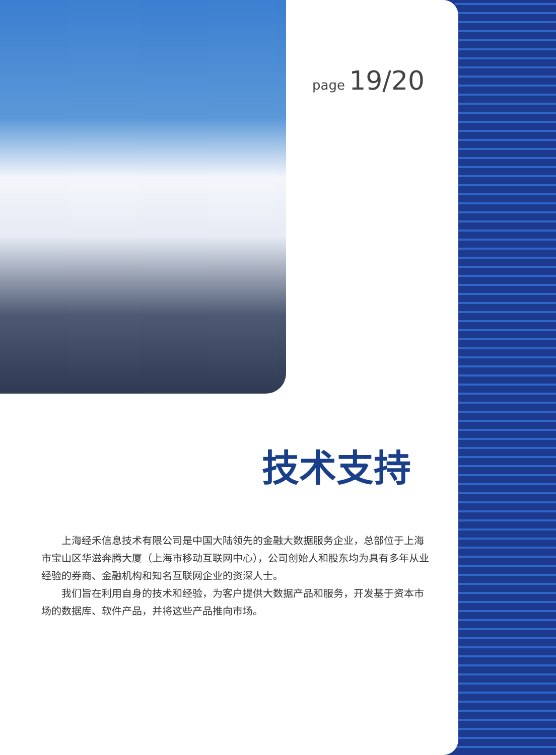page 19/20
技术支持
上海经禾信息技术有限公司是中国大陆领先的金融大数据服务企业，总部位于上海市宝山区华滋奔腾大厦（上海市移动互联网中心），公司创始人和股东均为具有多年从业经验的券商、金融机构和知名互联网企业的资深人士。
我们旨在利用自身的技术和经验，为客户提供大数据产品和服务，开发基于资本市场的数据库、软件产品，并将这些产品推向市场。